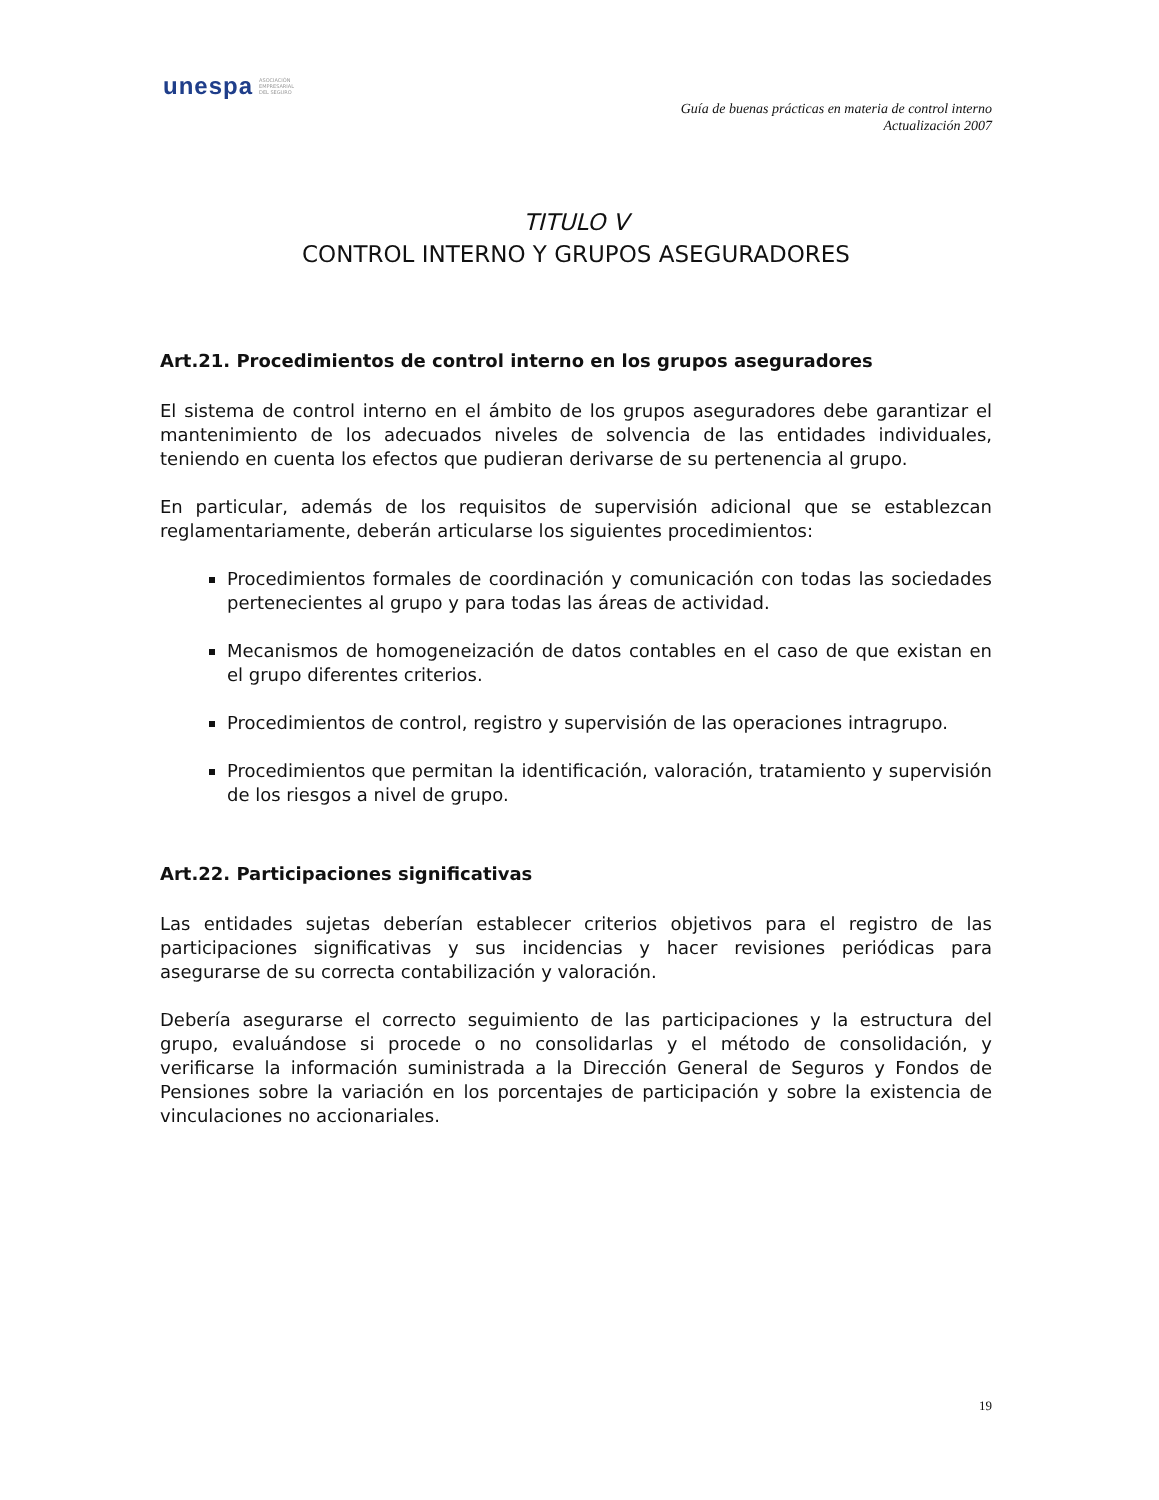unespa ASOCIACIÓN
EMPRESARIAL
DEL SEGURO
Guía de buenas prácticas en materia de control interno
Actualización 2007
TITULO V
CONTROL INTERNO Y GRUPOS ASEGURADORES
Art.21. Procedimientos de control interno en los grupos aseguradores
El sistema de control interno en el ámbito de los grupos aseguradores debe garantizar el mantenimiento de los adecuados niveles de solvencia de las entidades individuales, teniendo en cuenta los efectos que pudieran derivarse de su pertenencia al grupo.
En particular, además de los requisitos de supervisión adicional que se establezcan reglamentariamente, deberán articularse los siguientes procedimientos:
Procedimientos formales de coordinación y comunicación con todas las sociedades pertenecientes al grupo y para todas las áreas de actividad.
Mecanismos de homogeneización de datos contables en el caso de que existan en el grupo diferentes criterios.
Procedimientos de control, registro y supervisión de las operaciones intragrupo.
Procedimientos que permitan la identificación, valoración, tratamiento y supervisión de los riesgos a nivel de grupo.
Art.22. Participaciones significativas
Las entidades sujetas deberían establecer criterios objetivos para el registro de las participaciones significativas y sus incidencias y hacer revisiones periódicas para asegurarse de su correcta contabilización y valoración.
Debería asegurarse el correcto seguimiento de las participaciones y la estructura del grupo, evaluándose si procede o no consolidarlas y el método de consolidación, y verificarse la información suministrada a la Dirección General de Seguros y Fondos de Pensiones sobre la variación en los porcentajes de participación y sobre la existencia de vinculaciones no accionariales.
19